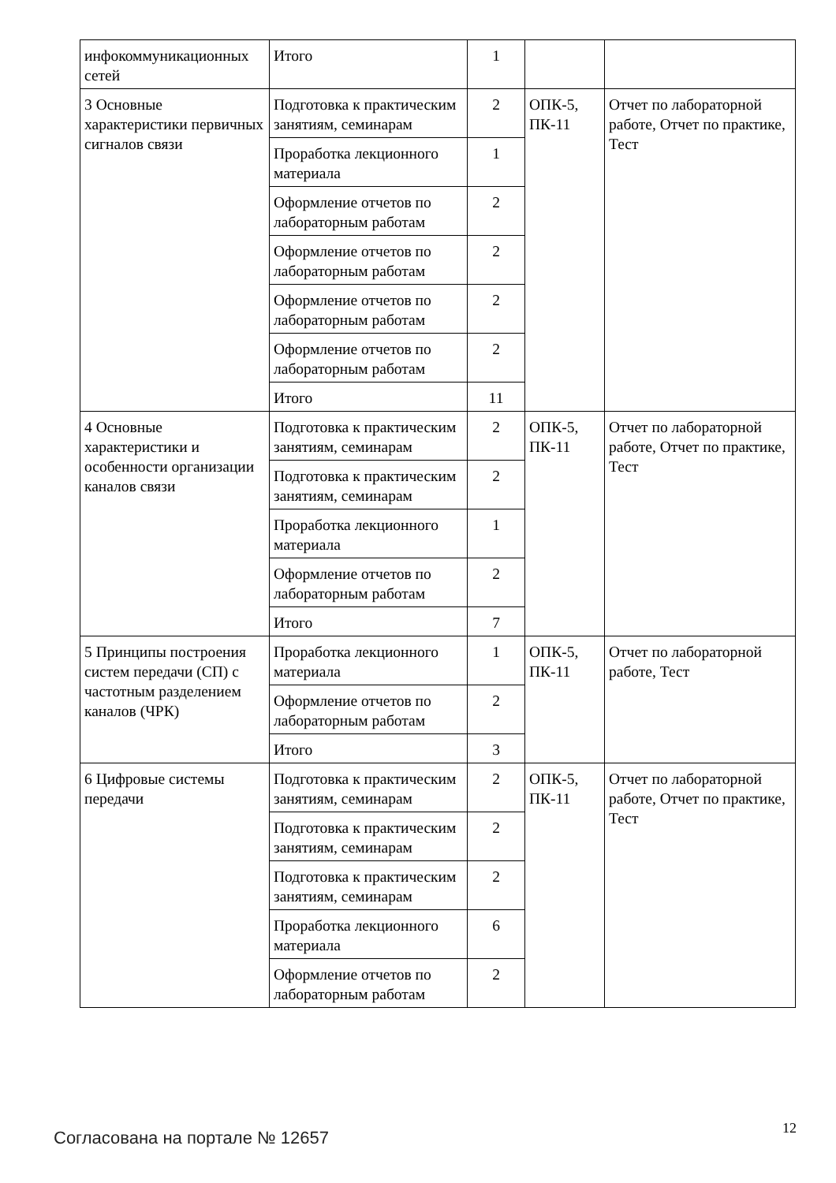| инфокоммуникационных сетей | Итого | 1 | | |
| 3 Основные характеристики первичных сигналов связи | Подготовка к практическим занятиям, семинарам | 2 | ОПК-5, ПК-11 | Отчет по лабораторной работе, Отчет по практике, Тест |
| | Проработка лекционного материала | 1 | | |
| | Оформление отчетов по лабораторным работам | 2 | | |
| | Оформление отчетов по лабораторным работам | 2 | | |
| | Оформление отчетов по лабораторным работам | 2 | | |
| | Оформление отчетов по лабораторным работам | 2 | | |
| | Итого | 11 | | |
| 4 Основные характеристики и особенности организации каналов связи | Подготовка к практическим занятиям, семинарам | 2 | ОПК-5, ПК-11 | Отчет по лабораторной работе, Отчет по практике, Тест |
| | Подготовка к практическим занятиям, семинарам | 2 | | |
| | Проработка лекционного материала | 1 | | |
| | Оформление отчетов по лабораторным работам | 2 | | |
| | Итого | 7 | | |
| 5 Принципы построения систем передачи (СП) с частотным разделением каналов (ЧРК) | Проработка лекционного материала | 1 | ОПК-5, ПК-11 | Отчет по лабораторной работе, Тест |
| | Оформление отчетов по лабораторным работам | 2 | | |
| | Итого | 3 | | |
| 6 Цифровые системы передачи | Подготовка к практическим занятиям, семинарам | 2 | ОПК-5, ПК-11 | Отчет по лабораторной работе, Отчет по практике, Тест |
| | Подготовка к практическим занятиям, семинарам | 2 | | |
| | Подготовка к практическим занятиям, семинарам | 2 | | |
| | Проработка лекционного материала | 6 | | |
| | Оформление отчетов по лабораторным работам | 2 | | |
Согласована на портале № 12657
12